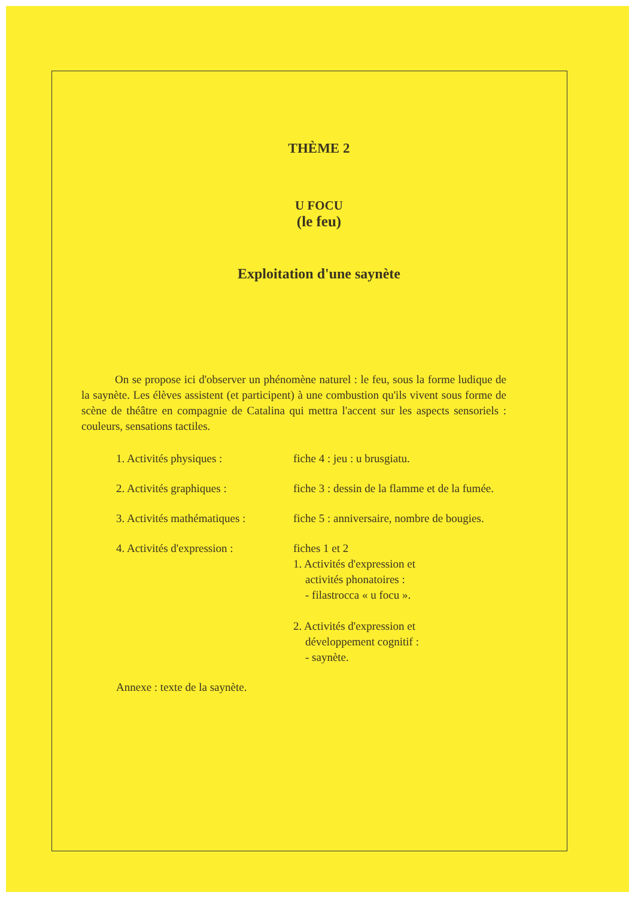THÈME 2
U FOCU
(le feu)
Exploitation d'une saynète
On se propose ici d'observer un phénomène naturel : le feu, sous la forme ludique de la saynète. Les élèves assistent (et participent) à une combustion qu'ils vivent sous forme de scène de théâtre en compagnie de Catalina qui mettra l'accent sur les aspects sensoriels : couleurs, sensations tactiles.
1. Activités physiques : fiche 4 : jeu : u brusgiatu.
2. Activités graphiques : fiche 3 : dessin de la flamme et de la fumée.
3. Activités mathématiques :
fiche 5 : anniversaire, nombre de bougies.
4. Activités d'expression :
fiches 1 et 2
1. Activités d'expression et
activités phonatoires :
- filastrocca « u focu ».
2. Activités d'expression et
développement cognitif :
- saynète.
Annexe : texte de la saynète.